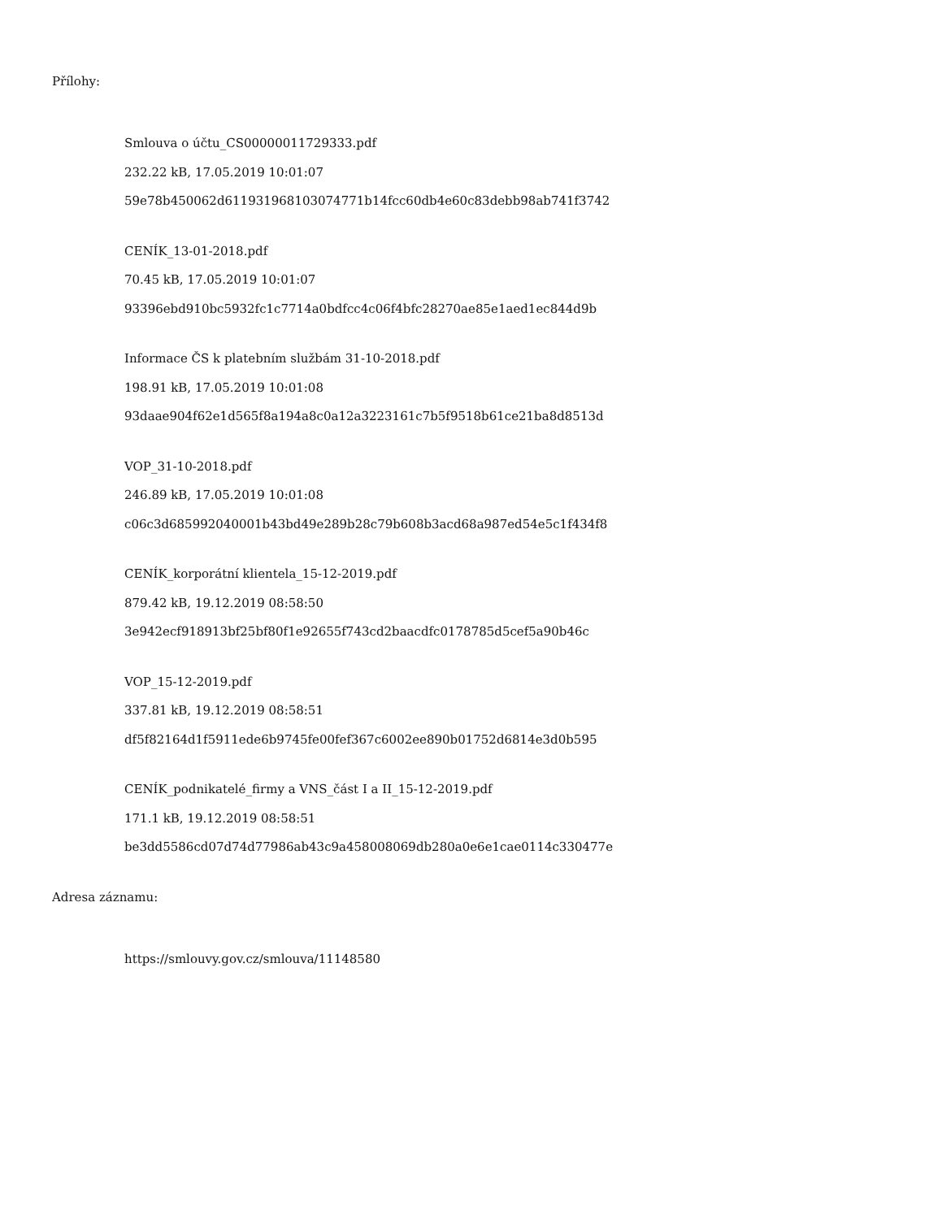Přílohy:
Smlouva o účtu_CS00000011729333.pdf
232.22 kB, 17.05.2019 10:01:07
59e78b450062d611931968103074771b14fcc60db4e60c83debb98ab741f3742
CENÍK_13-01-2018.pdf
70.45 kB, 17.05.2019 10:01:07
93396ebd910bc5932fc1c7714a0bdfcc4c06f4bfc28270ae85e1aed1ec844d9b
Informace ČS k platebním službám 31-10-2018.pdf
198.91 kB, 17.05.2019 10:01:08
93daae904f62e1d565f8a194a8c0a12a3223161c7b5f9518b61ce21ba8d8513d
VOP_31-10-2018.pdf
246.89 kB, 17.05.2019 10:01:08
c06c3d685992040001b43bd49e289b28c79b608b3acd68a987ed54e5c1f434f8
CENÍK_korporátní klientela_15-12-2019.pdf
879.42 kB, 19.12.2019 08:58:50
3e942ecf918913bf25bf80f1e92655f743cd2baacdfc0178785d5cef5a90b46c
VOP_15-12-2019.pdf
337.81 kB, 19.12.2019 08:58:51
df5f82164d1f5911ede6b9745fe00fef367c6002ee890b01752d6814e3d0b595
CENÍK_podnikatelé_firmy a VNS_část I a II_15-12-2019.pdf
171.1 kB, 19.12.2019 08:58:51
be3dd5586cd07d74d77986ab43c9a458008069db280a0e6e1cae0114c330477e
Adresa záznamu:
https://smlouvy.gov.cz/smlouva/11148580